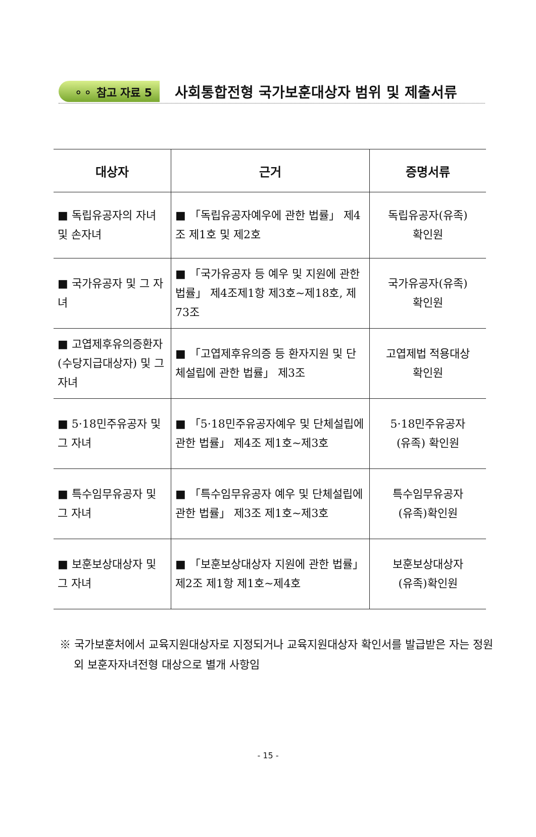⚬⚬ 참고 자료 5
사회통합전형 국가보훈대상자 범위 및 제출서류
| 대상자 | 근거 | 증명서류 |
| --- | --- | --- |
| ■ 독립유공자의 자녀 및 손자녀 | ■ 「독립유공자예우에 관한 법률」 제4조 제1호 및 제2호 | 독립유공자(유족) 확인원 |
| ■ 국가유공자 및 그 자녀 | ■ 「국가유공자 등 예우 및 지원에 관한 법률」 제4조제1항 제3호~제18호, 제73조 | 국가유공자(유족) 확인원 |
| ■ 고엽제후유의증환자 (수당지급대상자) 및 그 자녀 | ■ 「고엽제후유의증 등 환자지원 및 단체설립에 관한 법률」 제3조 | 고엽제법 적용대상 확인원 |
| ■ 5·18민주유공자 및 그 자녀 | ■ 「5·18민주유공자예우 및 단체설립에 관한 법률」 제4조 제1호~제3호 | 5·18민주유공자 (유족) 확인원 |
| ■ 특수임무유공자 및 그 자녀 | ■ 「특수임무유공자 예우 및 단체설립에 관한 법률」 제3조 제1호~제3호 | 특수임무유공자 (유족)확인원 |
| ■ 보훈보상대상자 및 그 자녀 | ■ 「보훈보상대상자 지원에 관한 법률」 제2조 제1항 제1호~제4호 | 보훈보상대상자 (유족)확인원 |
※ 국가보훈처에서 교육지원대상자로 지정되거나 교육지원대상자 확인서를 발급받은 자는 정원 외 보훈자자녀전형 대상으로 별개 사항임
- 15 -